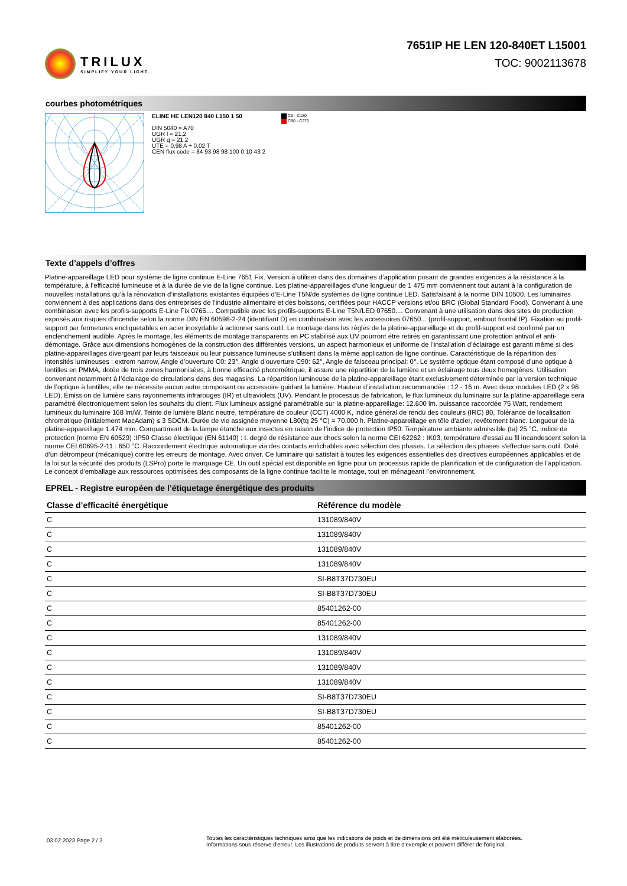TRILUX
SIMPLIFY YOUR LIGHT.
7651IP HE LEN 120-840ET L15001
TOC: 9002113678
courbes photométriques
ELINE HE LEN120 840 L150 1 50
DIN 5040 = A70
UGR l = 21,2
UGR q = 21,2
UTE = 0,98 A + 0,02 T
CEN flux code = 84 93 98 98 100 0 10 43 2
C0 - C180
C90 - C270
Texte d’appels d’offres
Platine-appareillage LED pour système de ligne continue E-Line 7651 Fix. Version à utiliser dans des domaines d’application posant de grandes exigences à la résistance à la température, à l’efficacité lumineuse et à la durée de vie de la ligne continue. Les platine-appareillages d’une longueur de 1 475 mm conviennent tout autant à la configuration de nouvelles installations qu’à la rénovation d’installations existantes équipées d’E-Line T5N/de systèmes de ligne continue LED. Satisfaisant à la norme DIN 10500. Les luminaires conviennent à des applications dans des entreprises de l’industrie alimentaire et des boissons, certifiées pour HACCP versions et/ou BRC (Global Standard Food). Convenant à une combinaison avec les profils-supports E-Line Fix 0765.... Compatible avec les profils-supports E-Line T5N/LED 07650.... Convenant à une utilisation dans des sites de production exposés aux risques d’incendie selon la norme DIN EN 60598-2-24 (identifiant D) en combinaison avec les accessoires 07650... (profil-support, embout frontal IP). Fixation au profil-support par fermetures encliquetables en acier inoxydable à actionner sans outil. Le montage dans les règles de la platine-appareillage et du profil-support est confirmé par un enclenchement audible. Après le montage, les éléments de montage transparents en PC stabilisé aux UV pourront être retirés en garantissant une protection antivol et anti-démontage. Grâce aux dimensions homogènes de la construction des différentes versions, un aspect harmonieux et uniforme de l’installation d’éclairage est garanti même si des platine-appareillages divergeant par leurs faisceaux ou leur puissance lumineuse s’utilisent dans la même application de ligne continue. Caractéristique de la répartition des intensités lumineuses : extrem narrow, Angle d’ouverture C0: 23°, Angle d’ouverture C90: 62°, Angle de faisceau principal: 0°. Le système optique étant composé d’une optique à lentilles en PMMA, dotée de trois zones harmonisées, à bonne efficacité photométrique, il assure une répartition de la lumière et un éclairage tous deux homogènes. Utilisation convenant notamment à l’éclairage de circulations dans des magasins. La répartition lumineuse de la platine-appareillage étant exclusivement déterminée par la version technique de l’optique à lentilles, elle ne nécessite aucun autre composant ou accessoire guidant la lumière. Hauteur d’installation recommandée : 12 - 16 m. Avec deux modules LED (2 x 96 LED). Émission de lumière sans rayonnements infrarouges (IR) et ultraviolets (UV). Pendant le processus de fabrication, le flux lumineux du luminaire sur la platine-appareillage sera paramétré électroniquement selon les souhaits du client. Flux lumineux assigné paramétrable sur la platine-appareillage: 12.600 lm. puissance raccordée 75 Watt, rendement lumineux du luminaire 168 lm/W. Teinte de lumière Blanc neutre, température de couleur (CCT) 4000 K, indice général de rendu des couleurs (IRC) 80, Tolérance de localisation chromatique (initialement MacAdam) ≤ 3 SDCM. Durée de vie assignée moyenne L80(tq 25 °C) = 70.000 h. Platine-appareillage en tôle d’acier, revêtement blanc. Longueur de la platine-appareillage 1.474 mm. Compartiment de la lampe étanche aux insectes en raison de l’indice de protection IP50. Température ambiante admissible (ta) 25 °C. indice de protection (norme EN 60529) :IP50 Classe électrique (EN 61140) : I. degré de résistance aux chocs selon la norme CEI 62262 : IK03, température d’essai au fil incandescent selon la norme CEI 60695-2-11 : 650 °C. Raccordement électrique automatique via des contacts enfichables avec sélection des phases. La sélection des phases s’effectue sans outil. Doté d’un détrompeur (mécanique) contre les erreurs de montage. Avec driver. Ce luminaire qui satisfait à toutes les exigences essentielles des directives européennes applicables et de la loi sur la sécurité des produits (LSPro) porte le marquage CE. Un outil spécial est disponible en ligne pour un processus rapide de planification et de configuration de l’application. Le concept d’emballage aux ressources optimisées des composants de la ligne continue facilite le montage, tout en ménageant l’environnement.
EPREL - Registre européen de l’étiquetage énergétique des produits
| Classe d’efficacité énergétique | Référence du modèle |
| --- | --- |
| C | 131089/840V |
| C | 131089/840V |
| C | 131089/840V |
| C | 131089/840V |
| C | SI-B8T37D730EU |
| C | SI-B8T37D730EU |
| C | 85401262-00 |
| C | 85401262-00 |
| C | 131089/840V |
| C | 131089/840V |
| C | 131089/840V |
| C | 131089/840V |
| C | SI-B8T37D730EU |
| C | SI-B8T37D730EU |
| C | 85401262-00 |
| C | 85401262-00 |
03.02.2023 Page 2 / 2
Toutes les caractéristiques techniques ainsi que les indications de poids et de dimensions ont été méticuleusement élaborées.
Informations sous réserve d'erreur. Les illustrations de produits servent à titre d'exemple et peuvent différer de l'original.